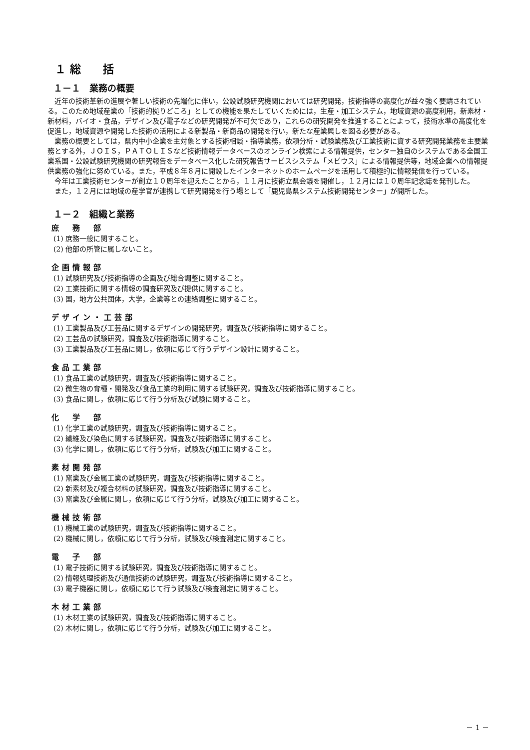１ 総　　括
１－１　業務の概要
近年の技術革新の進展や著しい技術の先端化に伴い，公設試験研究機関においては研究開発，技術指導の高度化が益々強く要請されている。このため地域産業の「技術的拠りどころ」としての機能を果たしていくためには，生産・加工システム，地域資源の高度利用，新素材・新材料，バイオ・食品，デザイン及び電子などの研究開発が不可欠であり，これらの研究開発を推進することによって，技術水準の高度化を促進し，地域資源や開発した技術の活用による新製品・新商品の開発を行い，新たな産業興しを図る必要がある。
業務の概要としては，県内中小企業を主対象とする技術相談・指導業務，依頼分析・試験業務及び工業技術に資する研究開発業務を主要業務とする外，ＪＯＩＳ，ＰＡＴＯＬＩＳなど技術情報データベースのオンライン検索による情報提供，センター独自のシステムである全国工業系国・公設試験研究機関の研究報告をデータベース化した研究報告サービスシステム「メビウス」による情報提供等，地域企業への情報提供業務の強化に努めている。また，平成８年８月に開設したインターネットのホームページを活用して積極的に情報発信を行っている。
今年は工業技術センターが創立１０周年を迎えたことから，１１月に技術立県会議を開催し，１２月には１０周年記念誌を発刊した。
また，１２月には地域の産学官が連携して研究開発を行う場として「鹿児島県システム技術開発センター」が開所した。
１－２　組織と業務
庶　務　部
(1) 庶務一般に関すること。
(2) 他部の所管に属しないこと。
企画情報部
(1) 試験研究及び技術指導の企画及び総合調整に関すること。
(2) 工業技術に関する情報の調査研究及び提供に関すること。
(3) 国，地方公共団体，大学，企業等との連絡調整に関すること。
デザイン・工芸部
(1) 工業製品及び工芸品に関するデザインの開発研究，調査及び技術指導に関すること。
(2) 工芸品の試験研究，調査及び技術指導に関すること。
(3) 工業製品及び工芸品に関し，依頼に応じて行うデザイン設計に関すること。
食品工業部
(1) 食品工業の試験研究，調査及び技術指導に関すること。
(2) 微生物の育種・開発及び食品工業的利用に関する試験研究，調査及び技術指導に関すること。
(3) 食品に関し，依頼に応じて行う分析及び試験に関すること。
化　学　部
(1) 化学工業の試験研究，調査及び技術指導に関すること。
(2) 繊維及び染色に関する試験研究，調査及び技術指導に関すること。
(3) 化学に関し，依頼に応じて行う分析，試験及び加工に関すること。
素材開発部
(1) 窯業及び金属工業の試験研究，調査及び技術指導に関すること。
(2) 新素材及び複合材料の試験研究，調査及び技術指導に関すること。
(3) 窯業及び金属に関し，依頼に応じて行う分析，試験及び加工に関すること。
機械技術部
(1) 機械工業の試験研究，調査及び技術指導に関すること。
(2) 機械に関し，依頼に応じて行う分析，試験及び検査測定に関すること。
電　子　部
(1) 電子技術に関する試験研究，調査及び技術指導に関すること。
(2) 情報処理技術及び通信技術の試験研究，調査及び技術指導に関すること。
(3) 電子機器に関し，依頼に応じて行う試験及び検査測定に関すること。
木材工業部
(1) 木材工業の試験研究，調査及び技術指導に関すること。
(2) 木材に関し，依頼に応じて行う分析，試験及び加工に関すること。
－ 1 －